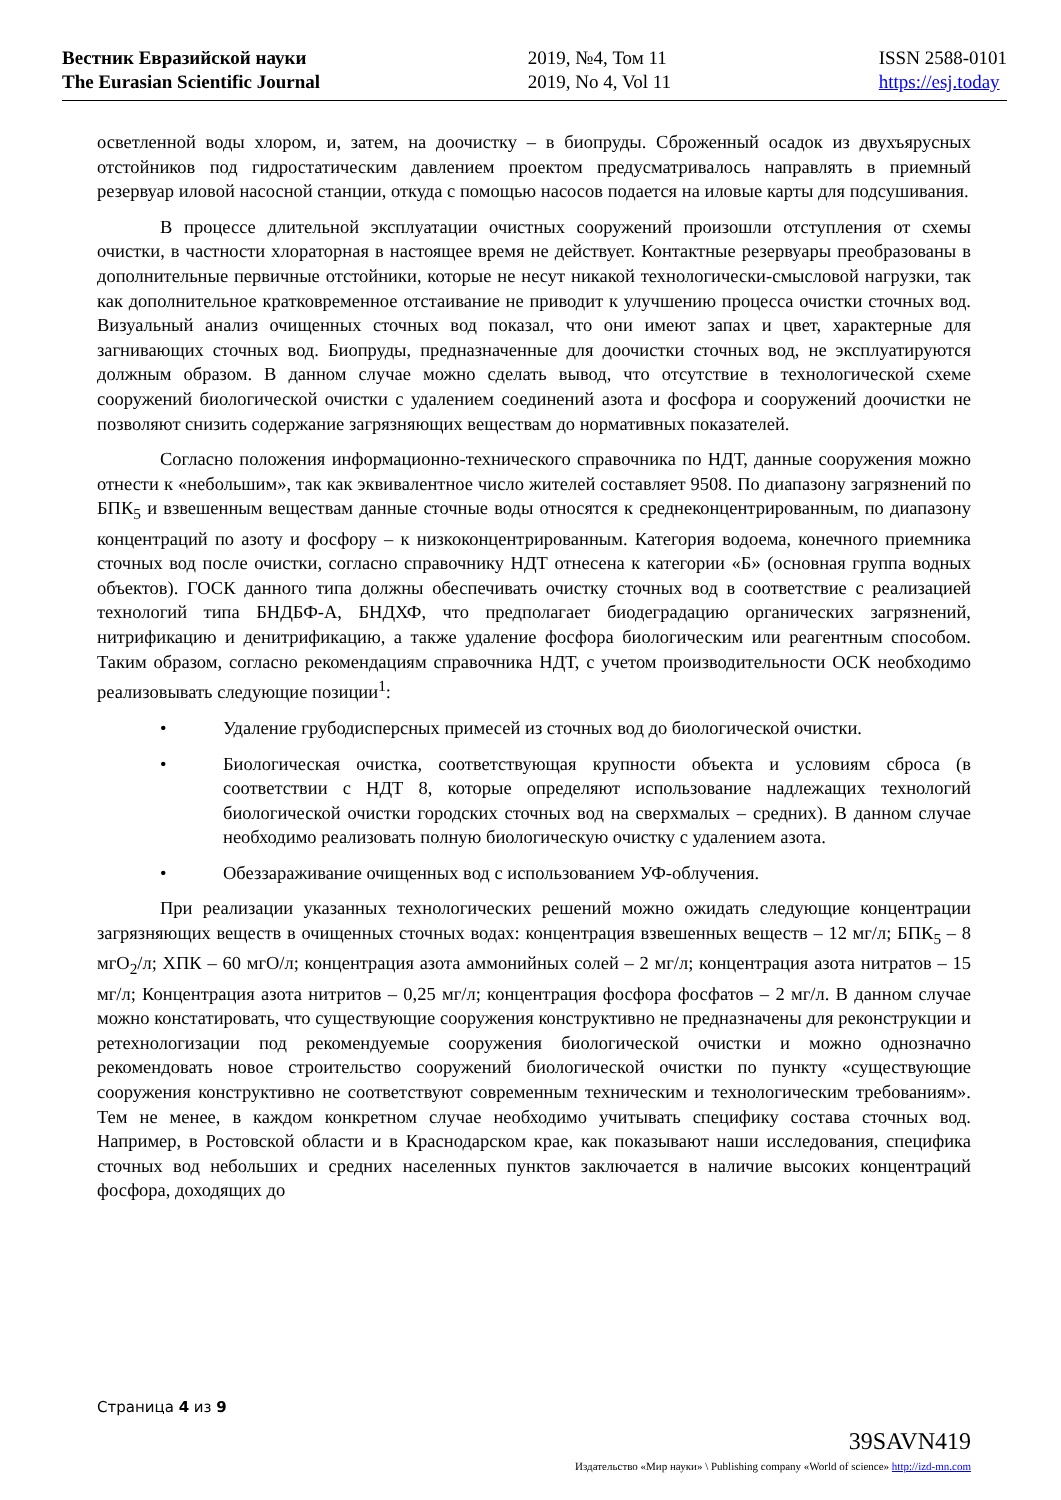Вестник Евразийской науки
The Eurasian Scientific Journal
2019, №4, Том 11
2019, No 4, Vol 11
ISSN 2588-0101
https://esj.today
осветленной воды хлором, и, затем, на доочистку – в биопруды. Сброженный осадок из двухъярусных отстойников под гидростатическим давлением проектом предусматривалось направлять в приемный резервуар иловой насосной станции, откуда с помощью насосов подается на иловые карты для подсушивания.
В процессе длительной эксплуатации очистных сооружений произошли отступления от схемы очистки, в частности хлораторная в настоящее время не действует. Контактные резервуары преобразованы в дополнительные первичные отстойники, которые не несут никакой технологически-смысловой нагрузки, так как дополнительное кратковременное отстаивание не приводит к улучшению процесса очистки сточных вод. Визуальный анализ очищенных сточных вод показал, что они имеют запах и цвет, характерные для загнивающих сточных вод. Биопруды, предназначенные для доочистки сточных вод, не эксплуатируются должным образом. В данном случае можно сделать вывод, что отсутствие в технологической схеме сооружений биологической очистки с удалением соединений азота и фосфора и сооружений доочистки не позволяют снизить содержание загрязняющих веществам до нормативных показателей.
Согласно положения информационно-технического справочника по НДТ, данные сооружения можно отнести к «небольшим», так как эквивалентное число жителей составляет 9508. По диапазону загрязнений по БПК<sub>5</sub> и взвешенным веществам данные сточные воды относятся к среднеконцентрированным, по диапазону концентраций по азоту и фосфору – к низкоконцентрированным. Категория водоема, конечного приемника сточных вод после очистки, согласно справочнику НДТ отнесена к категории «Б» (основная группа водных объектов). ГОСК данного типа должны обеспечивать очистку сточных вод в соответствие с реализацией технологий типа БНДБФ-А, БНДХФ, что предполагает биодеградацию органических загрязнений, нитрификацию и денитрификацию, а также удаление фосфора биологическим или реагентным способом. Таким образом, согласно рекомендациям справочника НДТ, с учетом производительности ОСК необходимо реализовывать следующие позиции<sup>1</sup>:
• Удаление грубодисперсных примесей из сточных вод до биологической очистки.
• Биологическая очистка, соответствующая крупности объекта и условиям сброса (в соответствии с НДТ 8, которые определяют использование надлежащих технологий биологической очистки городских сточных вод на сверхмалых – средних). В данном случае необходимо реализовать полную биологическую очистку с удалением азота.
• Обеззараживание очищенных вод с использованием УФ-облучения.
При реализации указанных технологических решений можно ожидать следующие концентрации загрязняющих веществ в очищенных сточных водах: концентрация взвешенных веществ – 12 мг/л; БПК<sub>5</sub> – 8 мгО<sub>2</sub>/л; ХПК – 60 мгО/л; концентрация азота аммонийных солей – 2 мг/л; концентрация азота нитратов – 15 мг/л; Концентрация азота нитритов – 0,25 мг/л; концентрация фосфора фосфатов – 2 мг/л. В данном случае можно констатировать, что существующие сооружения конструктивно не предназначены для реконструкции и ретехнологизации под рекомендуемые сооружения биологической очистки и можно однозначно рекомендовать новое строительство сооружений биологической очистки по пункту «существующие сооружения конструктивно не соответствуют современным техническим и технологическим требованиям». Тем не менее, в каждом конкретном случае необходимо учитывать специфику состава сточных вод. Например, в Ростовской области и в Краснодарском крае, как показывают наши исследования, специфика сточных вод небольших и средних населенных пунктов заключается в наличие высоких концентраций фосфора, доходящих до
Страница 4 из 9
39SAVN419
Издательство «Мир науки» \ Publishing company «World of science» http://izd-mn.com